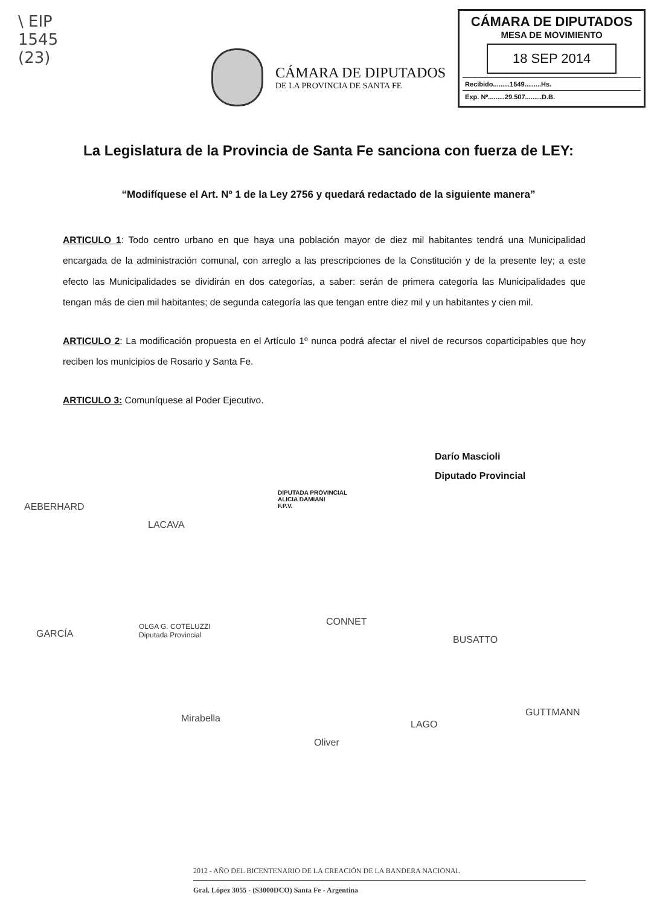\ EIP
1545
(23)
CÁMARA DE DIPUTADOS
DE LA PROVINCIA DE SANTA FE
CÁMARA DE DIPUTADOS
MESA DE MOVIMIENTO
18 SEP 2014
Recibido.........1549.........Hs.
Exp. Nº.........29.507.........D.B.
La Legislatura de la Provincia de Santa Fe sanciona con fuerza de LEY:
“Modifíquese el Art. Nº 1 de la Ley 2756 y quedará redactado de la siguiente manera”
ARTICULO 1: Todo centro urbano en que haya una población mayor de diez mil habitantes tendrá una Municipalidad encargada de la administración comunal, con arreglo a las prescripciones de la Constitución y de la presente ley; a este efecto las Municipalidades se dividirán en dos categorías, a saber: serán de primera categoría las Municipalidades que tengan más de cien mil habitantes; de segunda categoría las que tengan entre diez mil y un habitantes y cien mil.
ARTICULO 2: La modificación propuesta en el Artículo 1º nunca podrá afectar el nivel de recursos coparticipables que hoy reciben los municipios de Rosario y Santa Fe.
ARTICULO 3: Comuníquese al Poder Ejecutivo.
Darío Mascioli
Diputado Provincial
AEBERHARD
LACAVA
DIPUTADA PROVINCIAL
ALICIA DAMIANI
F.P.V.
GARCÍA
OLGA G. COTELUZZI
Diputada Provincial
CONNET
BUSATTO
Mirabella
Oliver
LAGO
GUTTMANN
2012 - AÑO DEL BICENTENARIO DE LA CREACIÓN DE LA BANDERA NACIONAL
Gral. López 3055 - (S3000DCO) Santa Fe - Argentina